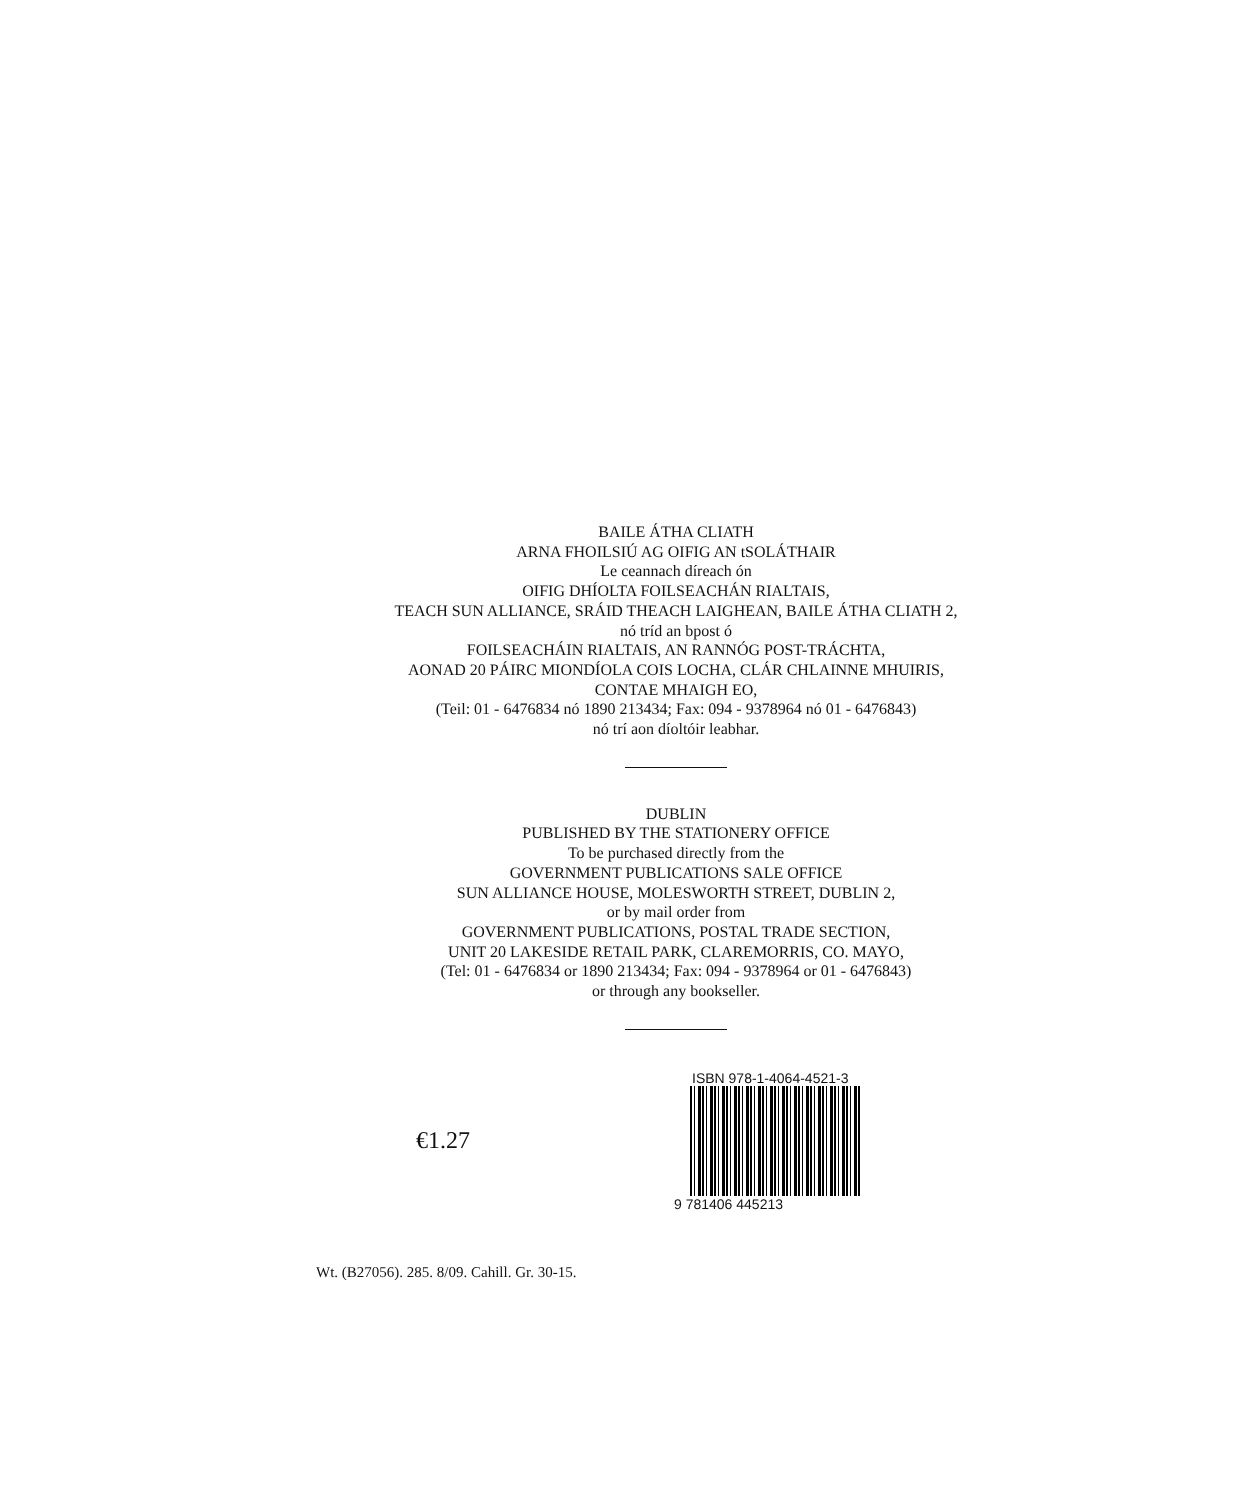BAILE ÁTHA CLIATH
ARNA FHOILSIÚ AG OIFIG AN tSOLÁTHAIR
Le ceannach díreach ón
OIFIG DHÍOLTA FOILSEACHÁN RIALTAIS,
TEACH SUN ALLIANCE, SRÁID THEACH LAIGHEAN, BAILE ÁTHA CLIATH 2,
nó tríd an bpost ó
FOILSEACHÁIN RIALTAIS, AN RANNÓG POST-TRÁCHTA,
AONAD 20 PÁIRC MIONDÍOLA COIS LOCHA, CLÁR CHLAINNE MHUIRIS,
CONTAE MHAIGH EO,
(Teil: 01 - 6476834 nó 1890 213434; Fax: 094 - 9378964 nó 01 - 6476843)
nó trí aon díoltóir leabhar.
DUBLIN
PUBLISHED BY THE STATIONERY OFFICE
To be purchased directly from the
GOVERNMENT PUBLICATIONS SALE OFFICE
SUN ALLIANCE HOUSE, MOLESWORTH STREET, DUBLIN 2,
or by mail order from
GOVERNMENT PUBLICATIONS, POSTAL TRADE SECTION,
UNIT 20 LAKESIDE RETAIL PARK, CLAREMORRIS, CO. MAYO,
(Tel: 01 - 6476834 or 1890 213434; Fax: 094 - 9378964 or 01 - 6476843)
or through any bookseller.
€1.27
ISBN 978-1-4064-4521-3
9 781406 445213
Wt. (B27056). 285. 8/09. Cahill. Gr. 30-15.